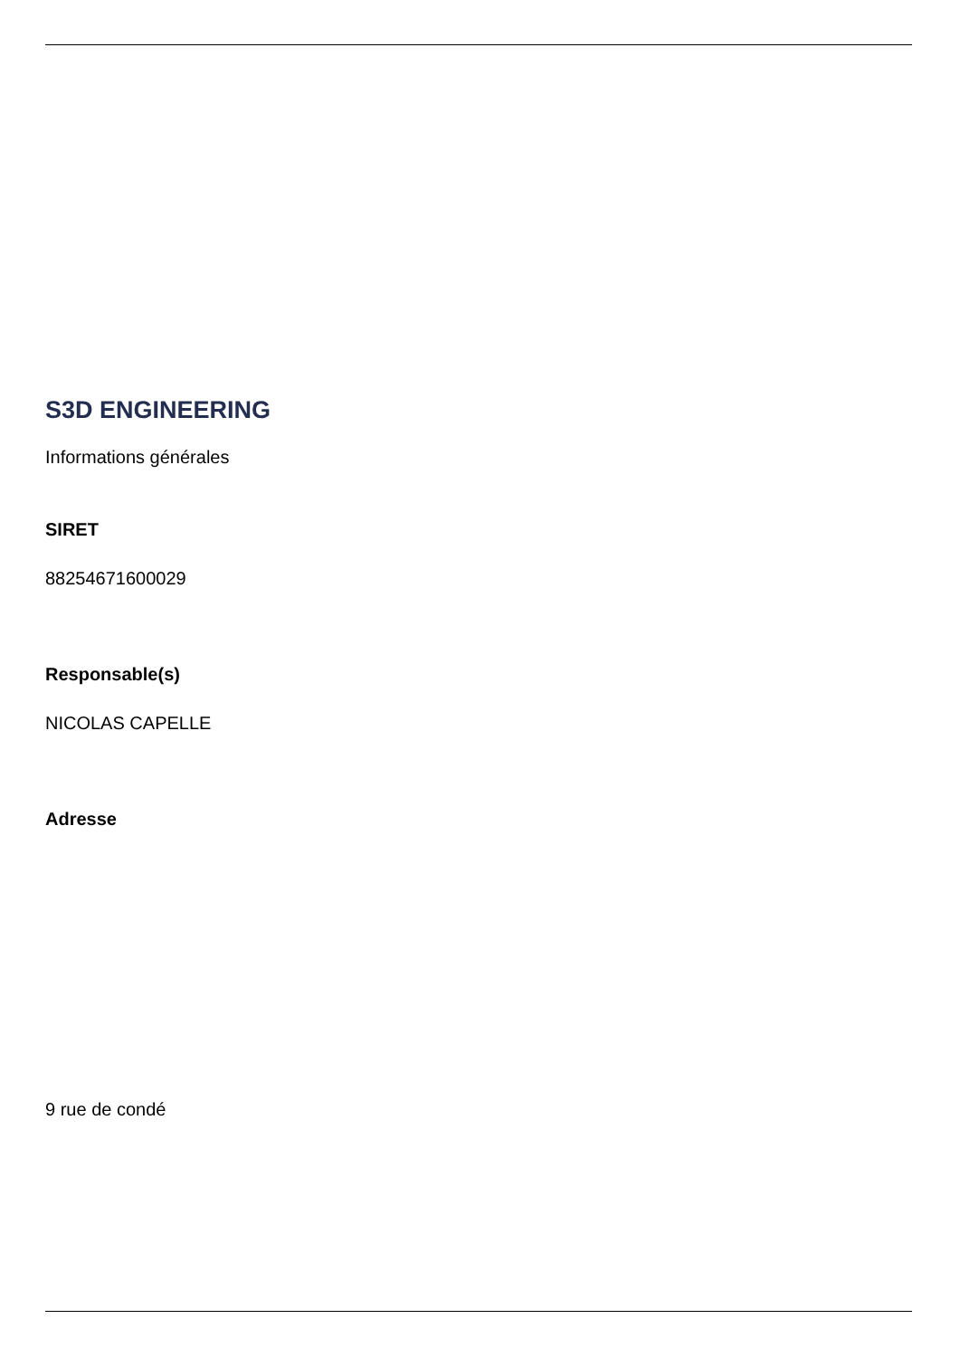S3D ENGINEERING
Informations générales
SIRET
88254671600029
Responsable(s)
NICOLAS CAPELLE
Adresse
9 rue de condé